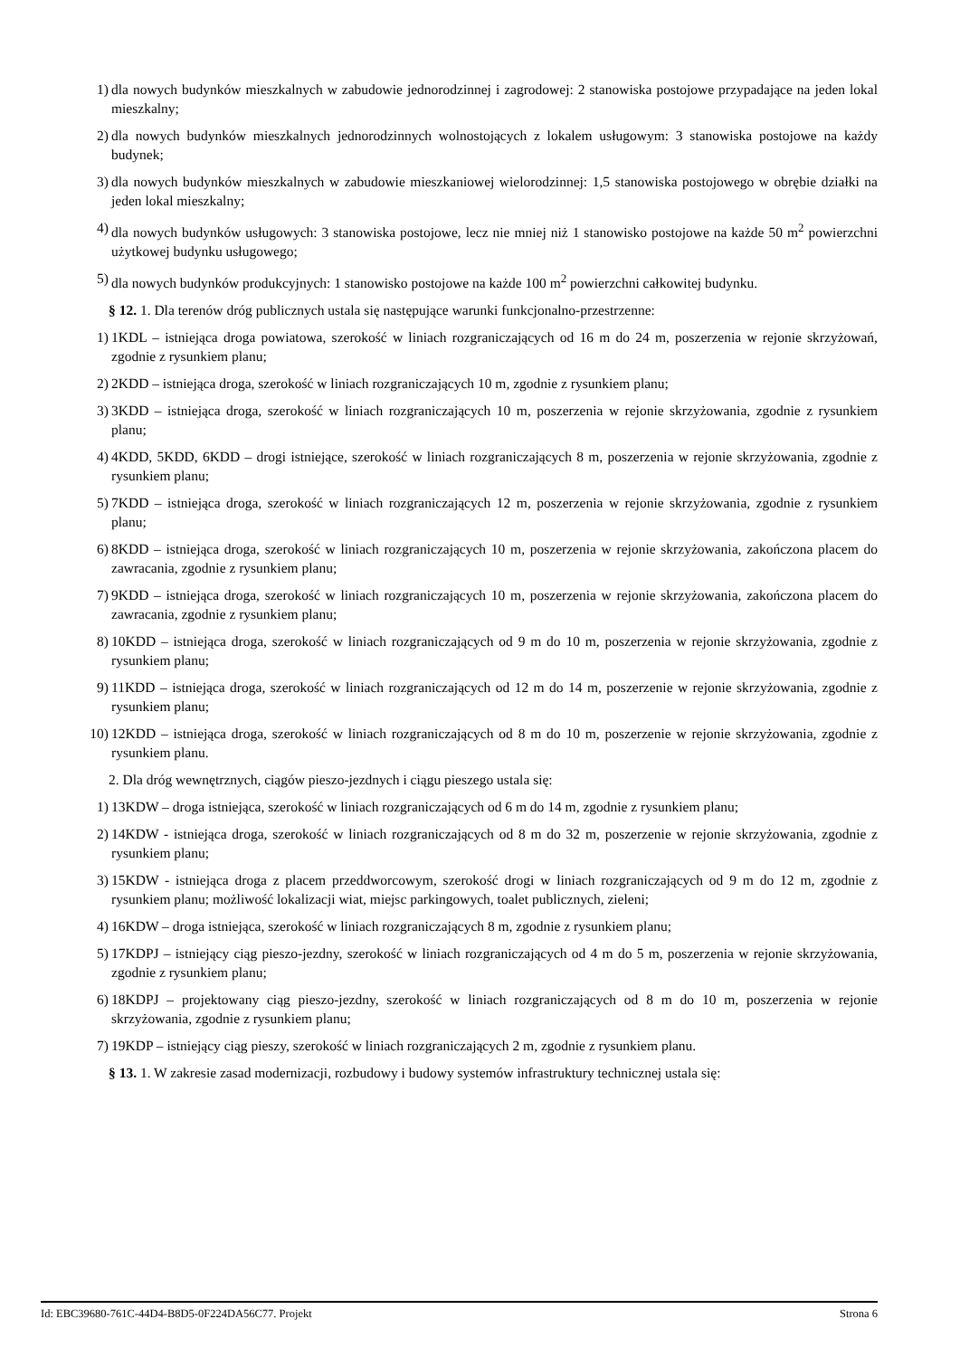1) dla nowych budynków mieszkalnych w zabudowie jednorodzinnej i zagrodowej: 2 stanowiska postojowe przypadające na jeden lokal mieszkalny;
2) dla nowych budynków mieszkalnych jednorodzinnych wolnostojących z lokalem usługowym: 3 stanowiska postojowe na każdy budynek;
3) dla nowych budynków mieszkalnych w zabudowie mieszkaniowej wielorodzinnej: 1,5 stanowiska postojowego w obrębie działki na jeden lokal mieszkalny;
4) dla nowych budynków usługowych: 3 stanowiska postojowe, lecz nie mniej niż 1 stanowisko postojowe na każde 50 m<sup>2</sup> powierzchni użytkowej budynku usługowego;
5) dla nowych budynków produkcyjnych: 1 stanowisko postojowe na każde 100 m<sup>2</sup> powierzchni całkowitej budynku.
§ 12. 1. Dla terenów dróg publicznych ustala się następujące warunki funkcjonalno-przestrzenne:
1) 1KDL – istniejąca droga powiatowa, szerokość w liniach rozgraniczających od 16 m do 24 m, poszerzenia w rejonie skrzyżowań, zgodnie z rysunkiem planu;
2) 2KDD – istniejąca droga, szerokość w liniach rozgraniczających 10 m, zgodnie z rysunkiem planu;
3) 3KDD – istniejąca droga, szerokość w liniach rozgraniczających 10 m, poszerzenia w rejonie skrzyżowania, zgodnie z rysunkiem planu;
4) 4KDD, 5KDD, 6KDD – drogi istniejące, szerokość w liniach rozgraniczających 8 m, poszerzenia w rejonie skrzyżowania, zgodnie z rysunkiem planu;
5) 7KDD – istniejąca droga, szerokość w liniach rozgraniczających 12 m, poszerzenia w rejonie skrzyżowania, zgodnie z rysunkiem planu;
6) 8KDD – istniejąca droga, szerokość w liniach rozgraniczających 10 m, poszerzenia w rejonie skrzyżowania, zakończona placem do zawracania, zgodnie z rysunkiem planu;
7) 9KDD – istniejąca droga, szerokość w liniach rozgraniczających 10 m, poszerzenia w rejonie skrzyżowania, zakończona placem do zawracania, zgodnie z rysunkiem planu;
8) 10KDD – istniejąca droga, szerokość w liniach rozgraniczających od 9 m do 10 m, poszerzenia w rejonie skrzyżowania, zgodnie z rysunkiem planu;
9) 11KDD – istniejąca droga, szerokość w liniach rozgraniczających od 12 m do 14 m, poszerzenie w rejonie skrzyżowania, zgodnie z rysunkiem planu;
10) 12KDD – istniejąca droga, szerokość w liniach rozgraniczających od 8 m do 10 m, poszerzenie w rejonie skrzyżowania, zgodnie z rysunkiem planu.
2. Dla dróg wewnętrznych, ciągów pieszo-jezdnych i ciągu pieszego ustala się:
1) 13KDW – droga istniejąca, szerokość w liniach rozgraniczających od 6 m do 14 m, zgodnie z rysunkiem planu;
2) 14KDW - istniejąca droga, szerokość w liniach rozgraniczających od 8 m do 32 m, poszerzenie w rejonie skrzyżowania, zgodnie z rysunkiem planu;
3) 15KDW - istniejąca droga z placem przeddworcowym, szerokość drogi w liniach rozgraniczających od 9 m do 12 m, zgodnie z rysunkiem planu; możliwość lokalizacji wiat, miejsc parkingowych, toalet publicznych, zieleni;
4) 16KDW – droga istniejąca, szerokość w liniach rozgraniczających 8 m, zgodnie z rysunkiem planu;
5) 17KDPJ – istniejący ciąg pieszo-jezdny, szerokość w liniach rozgraniczających od 4 m do 5 m, poszerzenia w rejonie skrzyżowania, zgodnie z rysunkiem planu;
6) 18KDPJ – projektowany ciąg pieszo-jezdny, szerokość w liniach rozgraniczających od 8 m do 10 m, poszerzenia w rejonie skrzyżowania, zgodnie z rysunkiem planu;
7) 19KDP – istniejący ciąg pieszy, szerokość w liniach rozgraniczających 2 m, zgodnie z rysunkiem planu.
§ 13. 1. W zakresie zasad modernizacji, rozbudowy i budowy systemów infrastruktury technicznej ustala się:
Id: EBC39680-761C-44D4-B8D5-0F224DA56C77. Projekt Strona 6